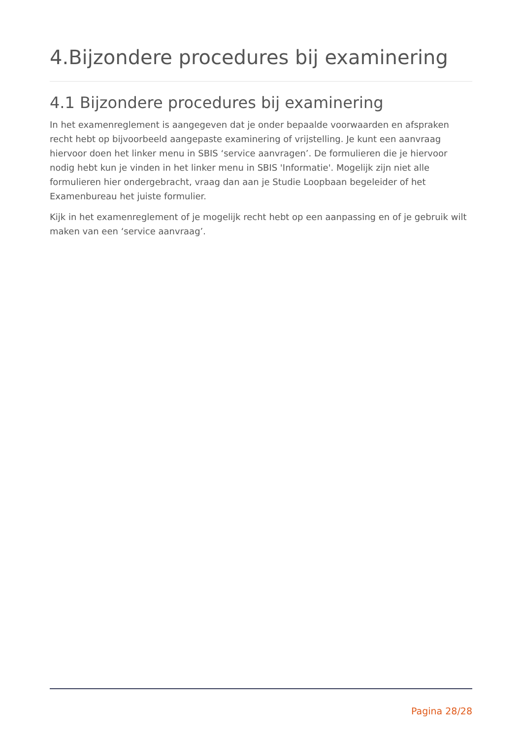4.Bijzondere procedures bij examinering
4.1 Bijzondere procedures bij examinering
In het examenreglement is aangegeven dat je onder bepaalde voorwaarden en afspraken recht hebt op bijvoorbeeld aangepaste examinering of vrijstelling. Je kunt een aanvraag hiervoor doen het linker menu in SBIS ‘service aanvragen’. De formulieren die je hiervoor nodig hebt kun je vinden in het linker menu in SBIS 'Informatie'. Mogelijk zijn niet alle formulieren hier ondergebracht, vraag dan aan je Studie Loopbaan begeleider of het Examenbureau het juiste formulier.
Kijk in het examenreglement of je mogelijk recht hebt op een aanpassing en of je gebruik wilt maken van een ‘service aanvraag’.
Pagina 28/28